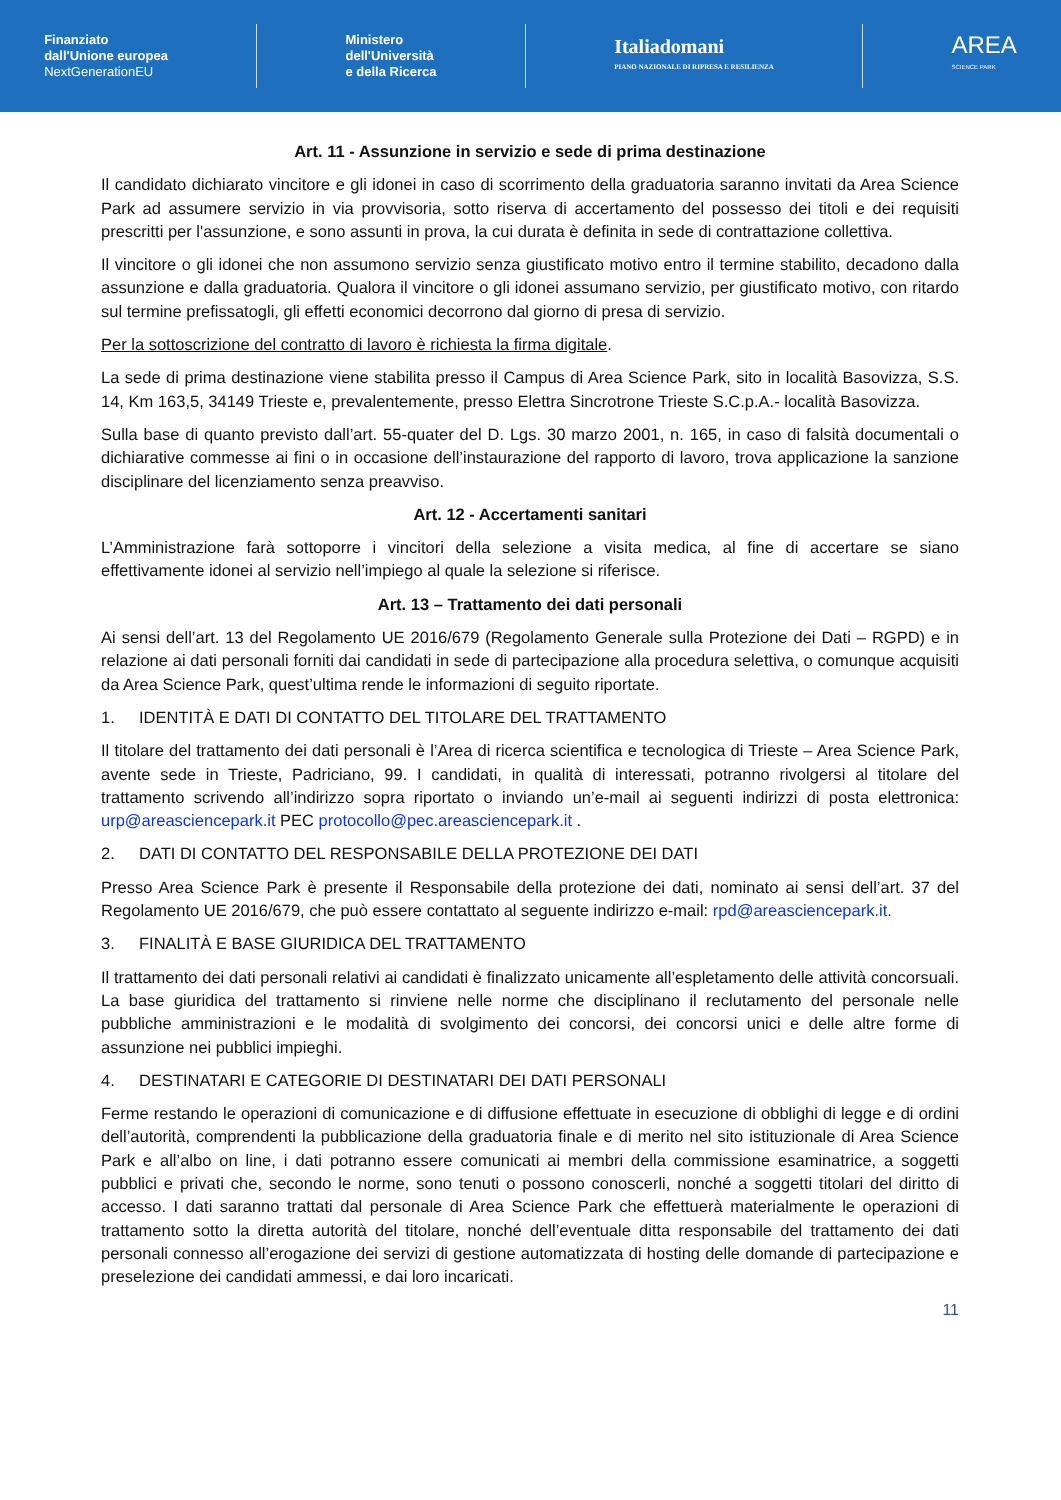Finanziato
dall'Unione europea
NextGenerationEU
Ministero
dell'Università
e della Ricerca
Italiadomani
PIANO NAZIONALE DI RIPRESA E RESILIENZA
AREA
SCIENCE PARK
Art. 11 - Assunzione in servizio e sede di prima destinazione
Il candidato dichiarato vincitore e gli idonei in caso di scorrimento della graduatoria saranno invitati da Area Science Park ad assumere servizio in via provvisoria, sotto riserva di accertamento del possesso dei titoli e dei requisiti prescritti per l'assunzione, e sono assunti in prova, la cui durata è definita in sede di contrattazione collettiva.
Il vincitore o gli idonei che non assumono servizio senza giustificato motivo entro il termine stabilito, decadono dalla assunzione e dalla graduatoria. Qualora il vincitore o gli idonei assumano servizio, per giustificato motivo, con ritardo sul termine prefissatogli, gli effetti economici decorrono dal giorno di presa di servizio.
Per la sottoscrizione del contratto di lavoro è richiesta la firma digitale.
La sede di prima destinazione viene stabilita presso il Campus di Area Science Park, sito in località Basovizza, S.S. 14, Km 163,5, 34149 Trieste e, prevalentemente, presso Elettra Sincrotrone Trieste S.C.p.A.- località Basovizza.
Sulla base di quanto previsto dall’art. 55-quater del D. Lgs. 30 marzo 2001, n. 165, in caso di falsità documentali o dichiarative commesse ai fini o in occasione dell’instaurazione del rapporto di lavoro, trova applicazione la sanzione disciplinare del licenziamento senza preavviso.
Art. 12 - Accertamenti sanitari
L’Amministrazione farà sottoporre i vincitori della selezione a visita medica, al fine di accertare se siano effettivamente idonei al servizio nell’impiego al quale la selezione si riferisce.
Art. 13 – Trattamento dei dati personali
Ai sensi dell’art. 13 del Regolamento UE 2016/679 (Regolamento Generale sulla Protezione dei Dati – RGPD) e in relazione ai dati personali forniti dai candidati in sede di partecipazione alla procedura selettiva, o comunque acquisiti da Area Science Park, quest’ultima rende le informazioni di seguito riportate.
1. IDENTITÀ E DATI DI CONTATTO DEL TITOLARE DEL TRATTAMENTO
Il titolare del trattamento dei dati personali è l’Area di ricerca scientifica e tecnologica di Trieste – Area Science Park, avente sede in Trieste, Padriciano, 99. I candidati, in qualità di interessati, potranno rivolgersi al titolare del trattamento scrivendo all’indirizzo sopra riportato o inviando un’e-mail ai seguenti indirizzi di posta elettronica: urp@areasciencepark.it PEC protocollo@pec.areasciencepark.it .
2. DATI DI CONTATTO DEL RESPONSABILE DELLA PROTEZIONE DEI DATI
Presso Area Science Park è presente il Responsabile della protezione dei dati, nominato ai sensi dell’art. 37 del Regolamento UE 2016/679, che può essere contattato al seguente indirizzo e-mail: rpd@areasciencepark.it.
3. FINALITÀ E BASE GIURIDICA DEL TRATTAMENTO
Il trattamento dei dati personali relativi ai candidati è finalizzato unicamente all’espletamento delle attività concorsuali. La base giuridica del trattamento si rinviene nelle norme che disciplinano il reclutamento del personale nelle pubbliche amministrazioni e le modalità di svolgimento dei concorsi, dei concorsi unici e delle altre forme di assunzione nei pubblici impieghi.
4. DESTINATARI E CATEGORIE DI DESTINATARI DEI DATI PERSONALI
Ferme restando le operazioni di comunicazione e di diffusione effettuate in esecuzione di obblighi di legge e di ordini dell’autorità, comprendenti la pubblicazione della graduatoria finale e di merito nel sito istituzionale di Area Science Park e all’albo on line, i dati potranno essere comunicati ai membri della commissione esaminatrice, a soggetti pubblici e privati che, secondo le norme, sono tenuti o possono conoscerli, nonché a soggetti titolari del diritto di accesso. I dati saranno trattati dal personale di Area Science Park che effettuerà materialmente le operazioni di trattamento sotto la diretta autorità del titolare, nonché dell’eventuale ditta responsabile del trattamento dei dati personali connesso all’erogazione dei servizi di gestione automatizzata di hosting delle domande di partecipazione e preselezione dei candidati ammessi, e dai loro incaricati.
11